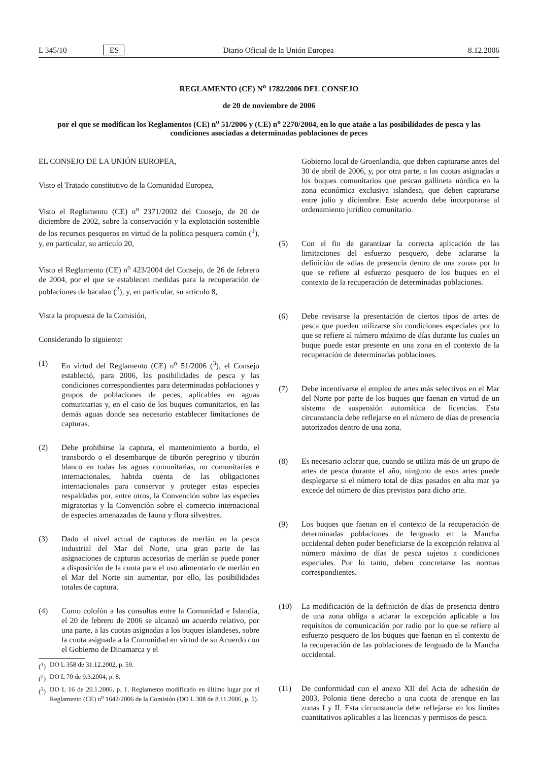L 345/10 ES Diario Oficial de la Unión Europea 8.12.2006
REGLAMENTO (CE) N<sup>o</sup> 1782/2006 DEL CONSEJO
de 20 de noviembre de 2006
por el que se modifican los Reglamentos (CE) n<sup>o</sup> 51/2006 y (CE) n<sup>o</sup> 2270/2004, en lo que atañe a las posibilidades de pesca y las condiciones asociadas a determinadas poblaciones de peces
EL CONSEJO DE LA UNIÓN EUROPEA,
Visto el Tratado constitutivo de la Comunidad Europea,
Visto el Reglamento (CE) n<sup>o</sup> 2371/2002 del Consejo, de 20 de diciembre de 2002, sobre la conservación y la explotación sostenible de los recursos pesqueros en virtud de la política pesquera común (<sup>1</sup>), y, en particular, su artículo 20,
Visto el Reglamento (CE) n<sup>o</sup> 423/2004 del Consejo, de 26 de febrero de 2004, por el que se establecen medidas para la recuperación de poblaciones de bacalao (<sup>2</sup>), y, en particular, su artículo 8,
Vista la propuesta de la Comisión,
Considerando lo siguiente:
(1) En virtud del Reglamento (CE) n<sup>o</sup> 51/2006 (<sup>3</sup>), el Consejo estableció, para 2006, las posibilidades de pesca y las condiciones correspondientes para determinadas poblaciones y grupos de poblaciones de peces, aplicables en aguas comunitarias y, en el caso de los buques comunitarios, en las demás aguas donde sea necesario establecer limitaciones de capturas.
(2) Debe prohibirse la captura, el mantenimiento a bordo, el transbordo o el desembarque de tiburón peregrino y tiburón blanco en todas las aguas comunitarias, no comunitarias e internacionales, habida cuenta de las obligaciones internacionales para conservar y proteger estas especies respaldadas por, entre otros, la Convención sobre las especies migratorias y la Convención sobre el comercio internacional de especies amenazadas de fauna y flora silvestres.
(3) Dado el nivel actual de capturas de merlán en la pesca industrial del Mar del Norte, una gran parte de las asignaciones de capturas accesorias de merlán se puede poner a disposición de la cuota para el uso alimentario de merlán en el Mar del Norte sin aumentar, por ello, las posibilidades totales de captura.
(4) Como colofón a las consultas entre la Comunidad e Islandia, el 20 de febrero de 2006 se alcanzó un acuerdo relativo, por una parte, a las cuotas asignadas a los buques islandeses, sobre la cuota asignada a la Comunidad en virtud de su Acuerdo con el Gobierno de Dinamarca y el
(<sup>1</sup>) DO L 358 de 31.12.2002, p. 59.
(<sup>2</sup>) DO L 70 de 9.3.2004, p. 8.
(<sup>3</sup>) DO L 16 de 20.1.2006, p. 1. Reglamento modificado en último lugar por el Reglamento (CE) n<sup>o</sup> 1642/2006 de la Comisión (DO L 308 de 8.11.2006, p. 5).
Gobierno local de Groenlandia, que deben capturarse antes del 30 de abril de 2006, y, por otra parte, a las cuotas asignadas a los buques comunitarios que pescan gallineta nórdica en la zona económica exclusiva islandesa, que deben capturarse entre julio y diciembre. Este acuerdo debe incorporarse al ordenamiento jurídico comunitario.
(5) Con el fin de garantizar la correcta aplicación de las limitaciones del esfuerzo pesquero, debe aclararse la definición de «días de presencia dentro de una zona» por lo que se refiere al esfuerzo pesquero de los buques en el contexto de la recuperación de determinadas poblaciones.
(6) Debe revisarse la presentación de ciertos tipos de artes de pesca que pueden utilizarse sin condiciones especiales por lo que se refiere al número máximo de días durante los cuales un buque puede estar presente en una zona en el contexto de la recuperación de determinadas poblaciones.
(7) Debe incentivarse el empleo de artes más selectivos en el Mar del Norte por parte de los buques que faenan en virtud de un sistema de suspensión automática de licencias. Esta circunstancia debe reflejarse en el número de días de presencia autorizados dentro de una zona.
(8) Es necesario aclarar que, cuando se utiliza más de un grupo de artes de pesca durante el año, ninguno de esos artes puede desplegarse si el número total de días pasados en alta mar ya excede del número de días previstos para dicho arte.
(9) Los buques que faenan en el contexto de la recuperación de determinadas poblaciones de lenguado en la Mancha occidental deben poder beneficiarse de la excepción relativa al número máximo de días de pesca sujetos a condiciones especiales. Por lo tanto, deben concretarse las normas correspondientes.
(10) La modificación de la definición de días de presencia dentro de una zona obliga a aclarar la excepción aplicable a los requisitos de comunicación por radio por lo que se refiere al esfuerzo pesquero de los buques que faenan en el contexto de la recuperación de las poblaciones de lenguado de la Mancha occidental.
(11) De conformidad con el anexo XII del Acta de adhesión de 2003, Polonia tiene derecho a una cuota de arenque en las zonas I y II. Esta circunstancia debe reflejarse en los límites cuantitativos aplicables a las licencias y permisos de pesca.